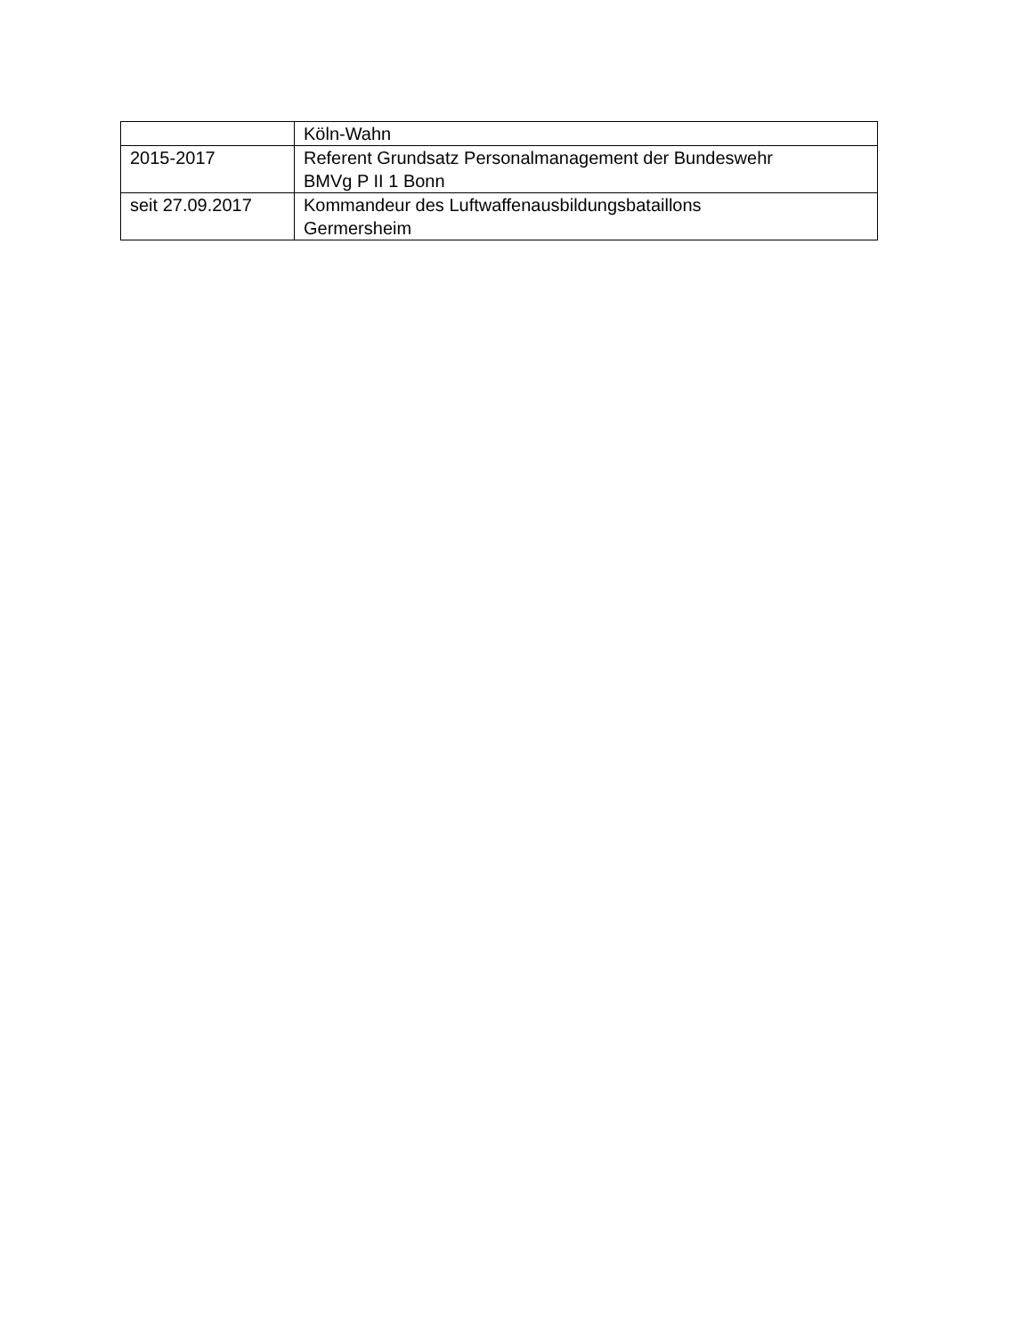| | Köln-Wahn |
| 2015-2017 | Referent Grundsatz Personalmanagement der Bundeswehr BMVg P II 1 Bonn |
| seit 27.09.2017 | Kommandeur des Luftwaffenausbildungsbataillons Germersheim |